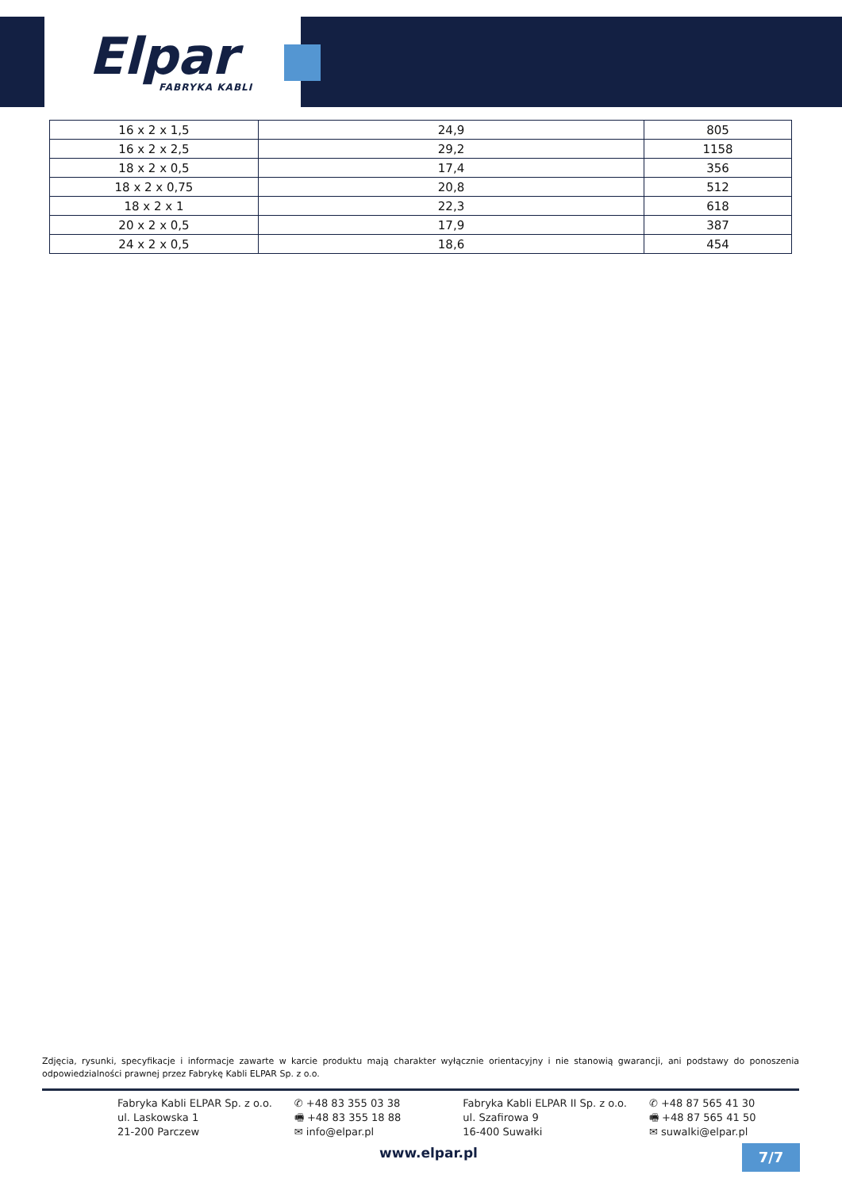Elpar
FABRYKA KABLI
| 16 x 2 x 1,5 | 24,9 | 805 |
| 16 x 2 x 2,5 | 29,2 | 1158 |
| 18 x 2 x 0,5 | 17,4 | 356 |
| 18 x 2 x 0,75 | 20,8 | 512 |
| 18 x 2 x 1 | 22,3 | 618 |
| 20 x 2 x 0,5 | 17,9 | 387 |
| 24 x 2 x 0,5 | 18,6 | 454 |
Zdjęcia, rysunki, specyfikacje i informacje zawarte w karcie produktu mają charakter wyłącznie orientacyjny i nie stanowią gwarancji, ani podstawy do ponoszenia odpowiedzialności prawnej przez Fabrykę Kabli ELPAR Sp. z o.o.
Fabryka Kabli ELPAR Sp. z o.o.
ul. Laskowska 1
21-200 Parczew
✆ +48 83 355 03 38
🖷 +48 83 355 18 88
✉ info@elpar.pl
Fabryka Kabli ELPAR II Sp. z o.o.
ul. Szafirowa 9
16-400 Suwałki
✆ +48 87 565 41 30
🖷 +48 87 565 41 50
✉ suwalki@elpar.pl
www.elpar.pl 7/7